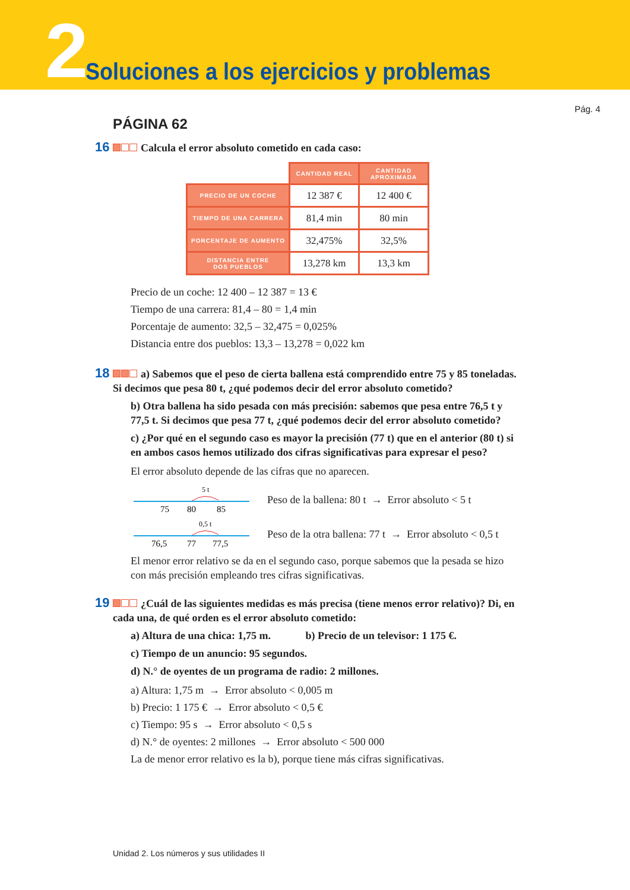2
Soluciones a los ejercicios y problemas
Pág. 4
PÁGINA 62
16 Calcula el error absoluto cometido en cada caso:
| | CANTIDAD REAL | CANTIDAD APROXIMADA |
| --- | --- | --- |
| PRECIO DE UN COCHE | 12 387 € | 12 400 € |
| TIEMPO DE UNA CARRERA | 81,4 min | 80 min |
| PORCENTAJE DE AUMENTO | 32,475% | 32,5% |
| DISTANCIA ENTRE DOS PUEBLOS | 13,278 km | 13,3 km |
Precio de un coche: 12 400 – 12 387 = 13 €
Tiempo de una carrera: 81,4 – 80 = 1,4 min
Porcentaje de aumento: 32,5 – 32,475 = 0,025%
Distancia entre dos pueblos: 13,3 – 13,278 = 0,022 km
18 a) Sabemos que el peso de cierta ballena está comprendido entre 75 y 85 toneladas. Si decimos que pesa 80 t, ¿qué podemos decir del error absoluto cometido?
b) Otra ballena ha sido pesada con más precisión: sabemos que pesa entre 76,5 t y 77,5 t. Si decimos que pesa 77 t, ¿qué podemos decir del error absoluto cometido?
c) ¿Por qué en el segundo caso es mayor la precisión (77 t) que en el anterior (80 t) si en ambos casos hemos utilizado dos cifras significativas para expresar el peso?
El error absoluto depende de las cifras que no aparecen.
5 t
75
80
85
Peso de la ballena: 80 t → Error absoluto < 5 t
0,5 t
76,5
77
77,5
Peso de la otra ballena: 77 t → Error absoluto < 0,5 t
El menor error relativo se da en el segundo caso, porque sabemos que la pesada se hizo con más precisión empleando tres cifras significativas.
19 ¿Cuál de las siguientes medidas es más precisa (tiene menos error relativo)? Di, en cada una, de qué orden es el error absoluto cometido:
a) Altura de una chica: 1,75 m. b) Precio de un televisor: 1 175 €.
c) Tiempo de un anuncio: 95 segundos.
d) N.° de oyentes de un programa de radio: 2 millones.
a) Altura: 1,75 m → Error absoluto < 0,005 m
b) Precio: 1 175 € → Error absoluto < 0,5 €
c) Tiempo: 95 s → Error absoluto < 0,5 s
d) N.° de oyentes: 2 millones → Error absoluto < 500 000
La de menor error relativo es la b), porque tiene más cifras significativas.
Unidad 2. Los números y sus utilidades II